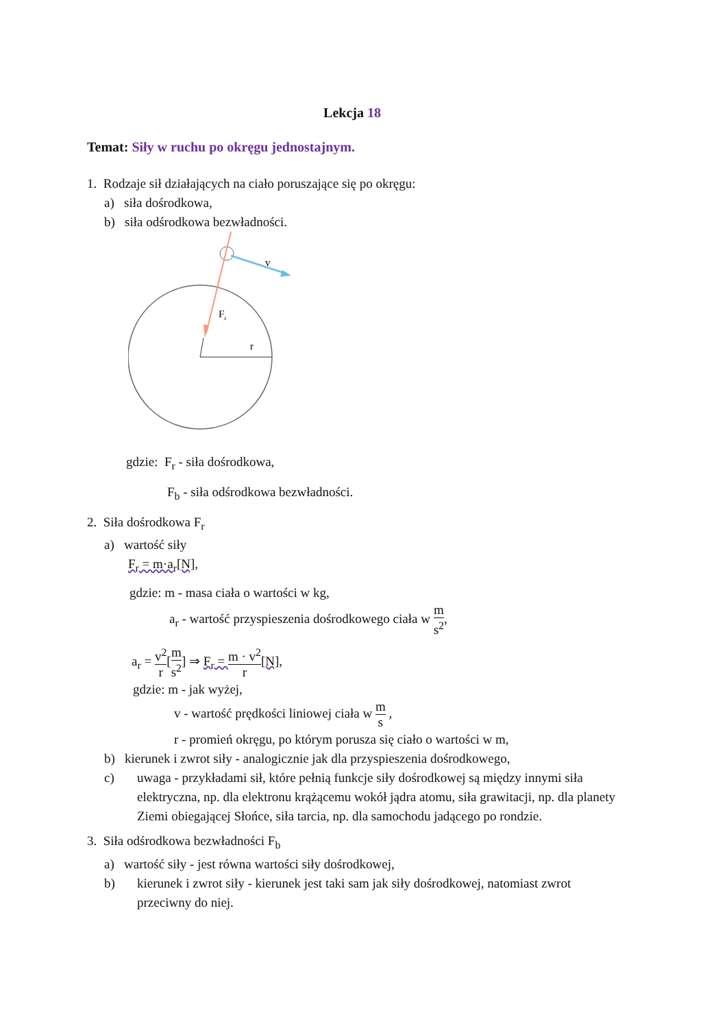Lekcja 18
Temat: Siły w ruchu po okręgu jednostajnym.
1. Rodzaje sił działających na ciało poruszające się po okręgu:
a) siła dośrodkowa,
b) siła odśrodkowa bezwładności.
r
Fr
v
gdzie: F<sub>r</sub> - siła dośrodkowa,
F<sub>b</sub> - siła odśrodkowa bezwładności.
2. Siła dośrodkowa F<sub>r</sub>
a) wartość siły
F<sub>r</sub> = m·a<sub>r</sub>[N],
gdzie: m - masa ciała o wartości w kg,
a<sub>r</sub> - wartość przyspieszenia dośrodkowego ciała w m s<sup>2</sup>,
a<sub>r</sub> = v<sup>2</sup> r[m s<sup>2</sup>] ⇒ F<sub>r</sub> = m · v<sup>2</sup> r[N],
gdzie: m - jak wyżej,
v - wartość prędkości liniowej ciała w m s ,
r - promień okręgu, po którym porusza się ciało o wartości w m,
b) kierunek i zwrot siły - analogicznie jak dla przyspieszenia dośrodkowego,
c) uwaga - przykładami sił, które pełnią funkcje siły dośrodkowej są między innymi siła elektryczna, np. dla elektronu krążącemu wokół jądra atomu, siła grawitacji, np. dla planety Ziemi obiegającej Słońce, siła tarcia, np. dla samochodu jadącego po rondzie.
3. Siła odśrodkowa bezwładności F<sub>b</sub>
a) wartość siły - jest równa wartości siły dośrodkowej,
b) kierunek i zwrot siły - kierunek jest taki sam jak siły dośrodkowej, natomiast zwrot przeciwny do niej.